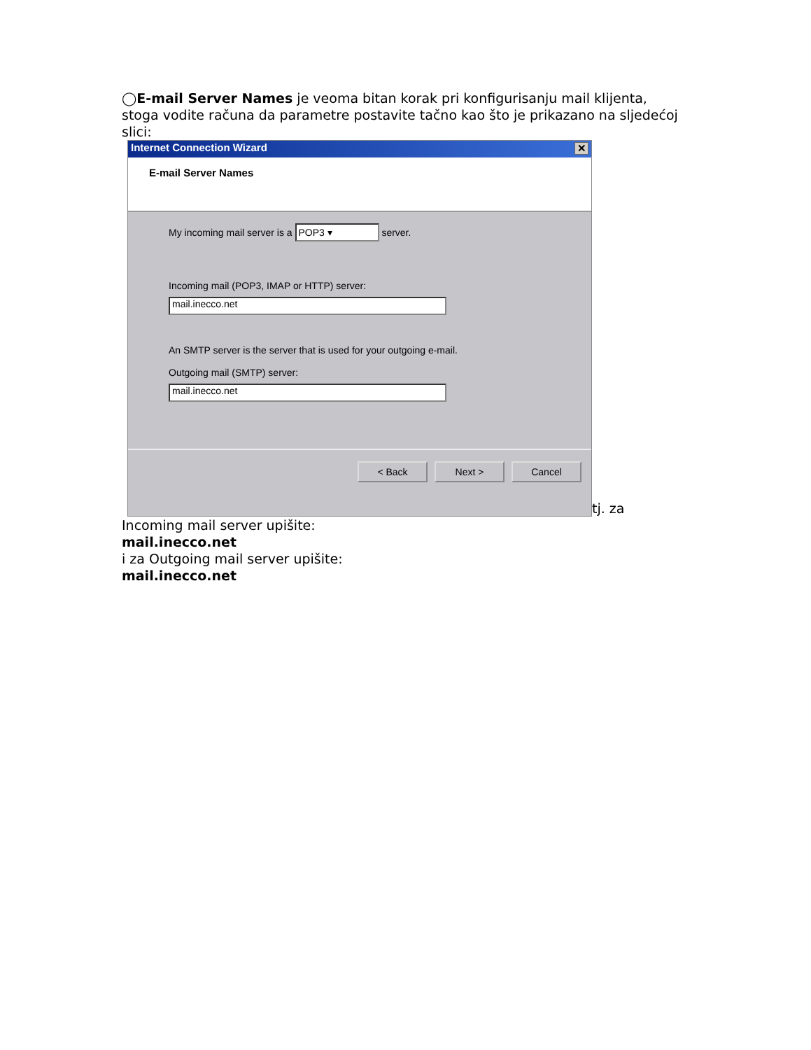◯E-mail Server Names je veoma bitan korak pri konfigurisanju mail klijenta, stoga vodite računa da parametre postavite tačno kao što je prikazano na sljedećoj slici:
Internet Connection Wizard ✕
E-mail Server Names
My incoming mail server is a POP3 ▾ server.
Incoming mail (POP3, IMAP or HTTP) server:
mail.inecco.net
An SMTP server is the server that is used for your outgoing e-mail.
Outgoing mail (SMTP) server:
mail.inecco.net
< Back Next > Cancel
tj. za
Incoming mail server upišite:
mail.inecco.net
i za Outgoing mail server upišite:
mail.inecco.net